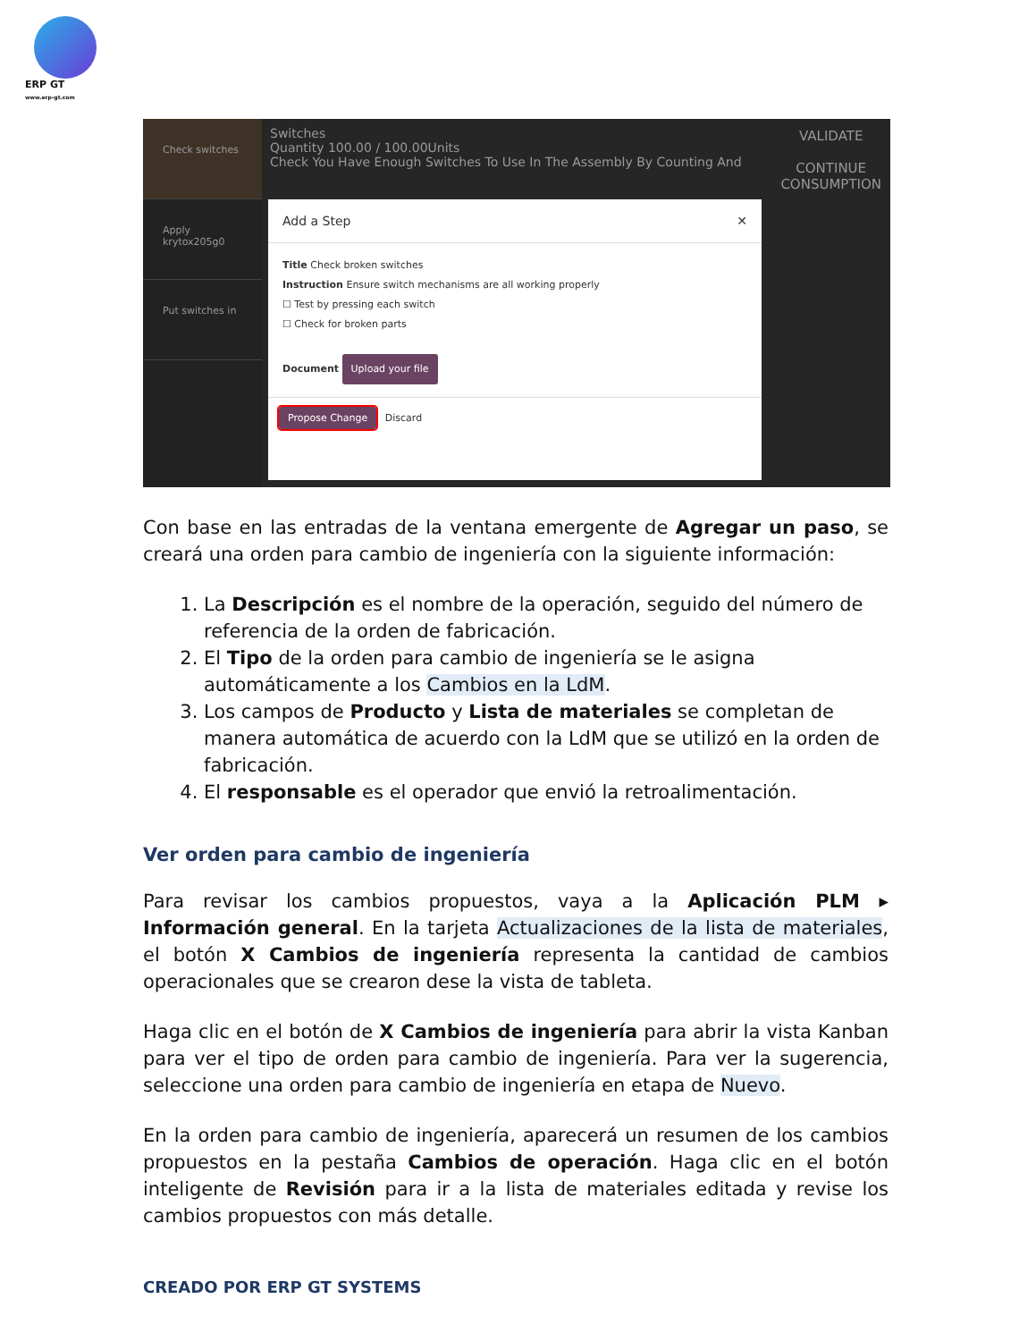ERP GT
www.erp-gt.com
Check switches
Apply krytox205g0
Put switches in
Switches
Quantity 100.00 / 100.00Units
Check You Have Enough Switches To Use In The Assembly By Counting And
VALIDATE
CONTINUE
CONSUMPTION
Add a Step ✕
Title Check broken switches
Instruction Ensure switch mechanisms are all working properly
☐ Test by pressing each switch
☐ Check for broken parts
Document Upload your file
Propose Change Discard
Con base en las entradas de la ventana emergente de Agregar un paso, se creará una orden para cambio de ingeniería con la siguiente información:
1. La Descripción es el nombre de la operación, seguido del número de referencia de la orden de fabricación.
2. El Tipo de la orden para cambio de ingeniería se le asigna automáticamente a los Cambios en la LdM.
3. Los campos de Producto y Lista de materiales se completan de manera automática de acuerdo con la LdM que se utilizó en la orden de fabricación.
4. El responsable es el operador que envió la retroalimentación.
Ver orden para cambio de ingeniería
Para revisar los cambios propuestos, vaya a la Aplicación PLM ▸ Información general. En la tarjeta Actualizaciones de la lista de materiales, el botón X Cambios de ingeniería representa la cantidad de cambios operacionales que se crearon dese la vista de tableta.
Haga clic en el botón de X Cambios de ingeniería para abrir la vista Kanban para ver el tipo de orden para cambio de ingeniería. Para ver la sugerencia, seleccione una orden para cambio de ingeniería en etapa de Nuevo.
En la orden para cambio de ingeniería, aparecerá un resumen de los cambios propuestos en la pestaña Cambios de operación. Haga clic en el botón inteligente de Revisión para ir a la lista de materiales editada y revise los cambios propuestos con más detalle.
CREADO POR ERP GT SYSTEMS